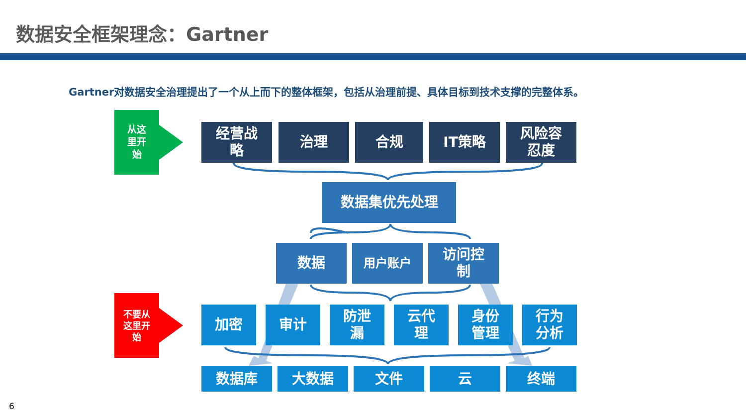数据安全框架理念：Gartner
Gartner对数据安全治理提出了一个从上而下的整体框架，包括从治理前提、具体目标到技术支撑的完整体系。
从这
里开
始
不要从
这里开
始
经营战
略
治理 合规 IT策略
风险容
忍度
数据集优先处理
数据 用户账户
访问控
制
加密 审计
防泄
漏
云代
理
身份
管理
行为
分析
数据库 大数据 文件 云 终端
6